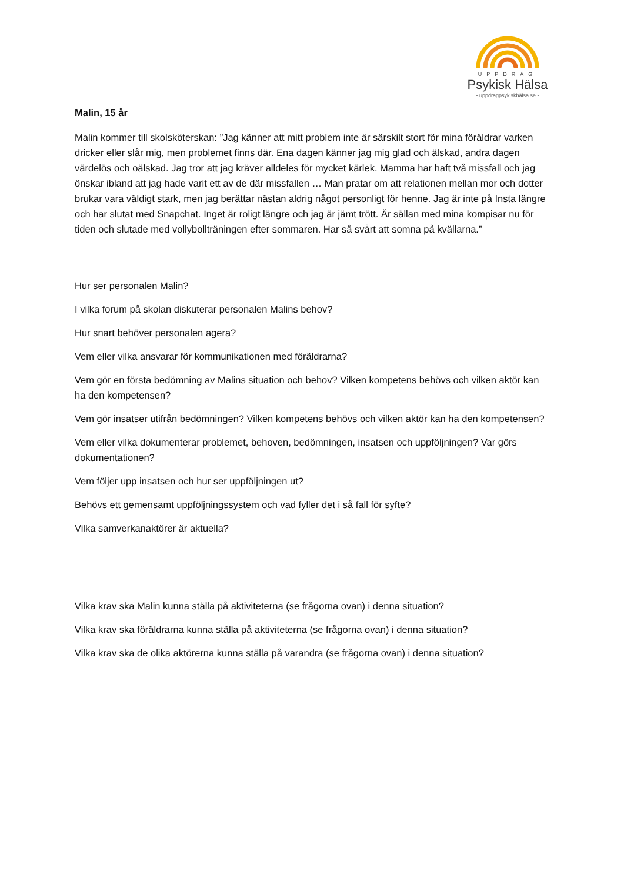UPPDRAG
Psykisk Hälsa
- uppdragpsykiskhälsa.se -
Malin, 15 år
Malin kommer till skolsköterskan: ”Jag känner att mitt problem inte är särskilt stort för mina föräldrar varken dricker eller slår mig, men problemet finns där. Ena dagen känner jag mig glad och älskad, andra dagen värdelös och oälskad. Jag tror att jag kräver alldeles för mycket kärlek. Mamma har haft två missfall och jag önskar ibland att jag hade varit ett av de där missfallen … Man pratar om att relationen mellan mor och dotter brukar vara väldigt stark, men jag berättar nästan aldrig något personligt för henne. Jag är inte på Insta längre och har slutat med Snapchat. Inget är roligt längre och jag är jämt trött. Är sällan med mina kompisar nu för tiden och slutade med vollybollträningen efter sommaren. Har så svårt att somna på kvällarna.”
Hur ser personalen Malin?
I vilka forum på skolan diskuterar personalen Malins behov?
Hur snart behöver personalen agera?
Vem eller vilka ansvarar för kommunikationen med föräldrarna?
Vem gör en första bedömning av Malins situation och behov? Vilken kompetens behövs och vilken aktör kan ha den kompetensen?
Vem gör insatser utifrån bedömningen? Vilken kompetens behövs och vilken aktör kan ha den kompetensen?
Vem eller vilka dokumenterar problemet, behoven, bedömningen, insatsen och uppföljningen? Var görs dokumentationen?
Vem följer upp insatsen och hur ser uppföljningen ut?
Behövs ett gemensamt uppföljningssystem och vad fyller det i så fall för syfte?
Vilka samverkanaktörer är aktuella?
Vilka krav ska Malin kunna ställa på aktiviteterna (se frågorna ovan) i denna situation?
Vilka krav ska föräldrarna kunna ställa på aktiviteterna (se frågorna ovan) i denna situation?
Vilka krav ska de olika aktörerna kunna ställa på varandra (se frågorna ovan) i denna situation?